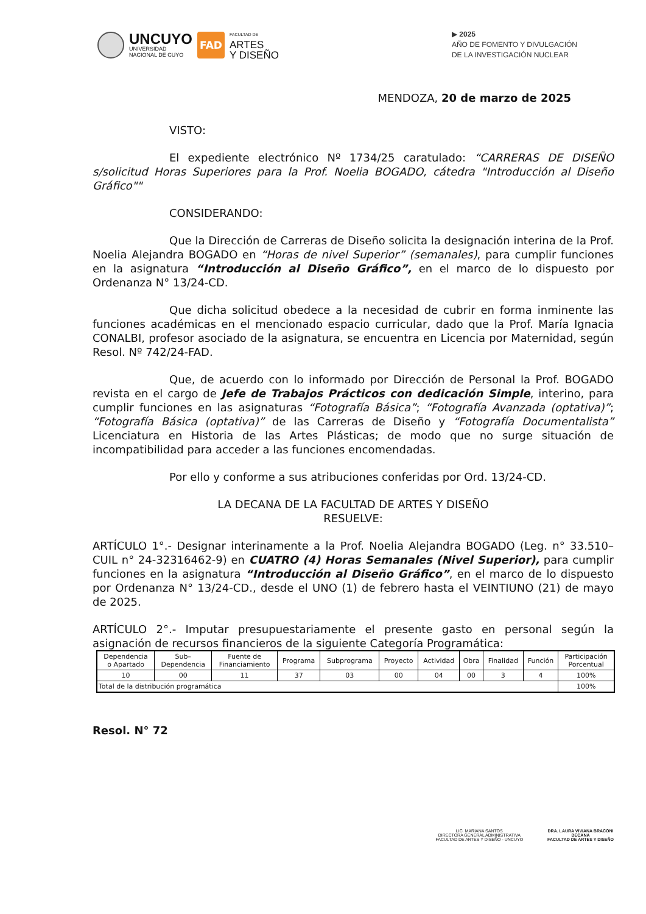UNCUYO
UNIVERSIDAD
NACIONAL DE CUYO
FAD
FACULTAD DE
ARTES
Y DISEÑO
▶ 2025
AÑO DE FOMENTO Y DIVULGACIÓN
DE LA INVESTIGACIÓN NUCLEAR
MENDOZA, 20 de marzo de 2025
VISTO:
El expediente electrónico Nº 1734/25 caratulado: “CARRERAS DE DISEÑO s/solicitud Horas Superiores para la Prof. Noelia BOGADO, cátedra "Introducción al Diseño Gráfico""
CONSIDERANDO:
Que la Dirección de Carreras de Diseño solicita la designación interina de la Prof. Noelia Alejandra BOGADO en “Horas de nivel Superior” (semanales), para cumplir funciones en la asignatura “Introducción al Diseño Gráfico”, en el marco de lo dispuesto por Ordenanza N° 13/24-CD.
Que dicha solicitud obedece a la necesidad de cubrir en forma inminente las funciones académicas en el mencionado espacio curricular, dado que la Prof. María Ignacia CONALBI, profesor asociado de la asignatura, se encuentra en Licencia por Maternidad, según Resol. Nº 742/24-FAD.
Que, de acuerdo con lo informado por Dirección de Personal la Prof. BOGADO revista en el cargo de Jefe de Trabajos Prácticos con dedicación Simple, interino, para cumplir funciones en las asignaturas “Fotografía Básica”; “Fotografía Avanzada (optativa)”; “Fotografía Básica (optativa)” de las Carreras de Diseño y “Fotografía Documentalista” Licenciatura en Historia de las Artes Plásticas; de modo que no surge situación de incompatibilidad para acceder a las funciones encomendadas.
Por ello y conforme a sus atribuciones conferidas por Ord. 13/24-CD.
LA DECANA DE LA FACULTAD DE ARTES Y DISEÑO
RESUELVE:
ARTÍCULO 1°.- Designar interinamente a la Prof. Noelia Alejandra BOGADO (Leg. n° 33.510– CUIL n° 24-32316462-9) en CUATRO (4) Horas Semanales (Nivel Superior), para cumplir funciones en la asignatura “Introducción al Diseño Gráfico”, en el marco de lo dispuesto por Ordenanza N° 13/24-CD., desde el UNO (1) de febrero hasta el VEINTIUNO (21) de mayo de 2025.
ARTÍCULO 2°.- Imputar presupuestariamente el presente gasto en personal según la asignación de recursos financieros de la siguiente Categoría Programática:
| Dependencia o Apartado | Sub– Dependencia | Fuente de Financiamiento | Programa | Subprograma | Proyecto | Actividad | Obra | Finalidad | Función | Participación Porcentual |
| --- | --- | --- | --- | --- | --- | --- | --- | --- | --- | --- |
| 10 | 00 | 11 | 37 | 03 | 00 | 04 | 00 | 3 | 4 | 100% |
| Total de la distribución programática | | | | | | | | | | 100% |
Resol. N° 72
LIC. MARIANA SANTOS
DIRECTORA GENERAL ADMINISTRATIVA
FACULTAD DE ARTES Y DISEÑO - UNCUYO
DRA. LAURA VIVIANA BRACONI
DECANA
FACULTAD DE ARTES Y DISEÑO